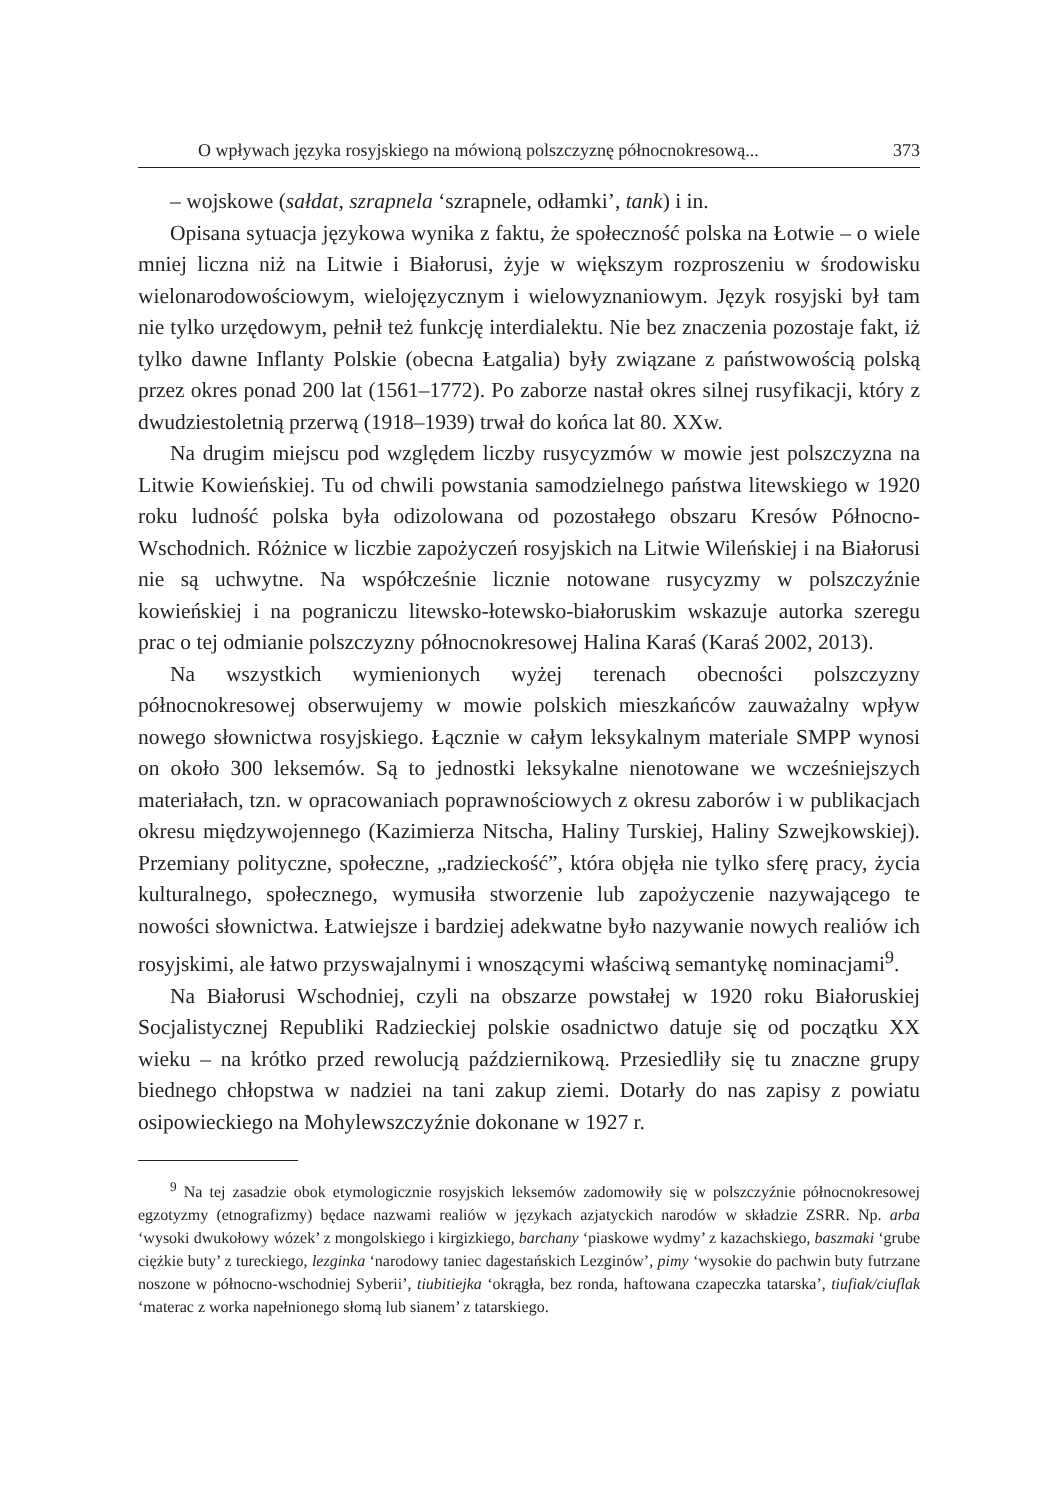O wpływach języka rosyjskiego na mówioną polszczyznę północnokresową... 373
– wojskowe (sałdat, szrapnela ‘szrapnele, odłamki’, tank) i in.
Opisana sytuacja językowa wynika z faktu, że społeczność polska na Łotwie – o wiele mniej liczna niż na Litwie i Białorusi, żyje w większym rozproszeniu w środowisku wielonarodowościowym, wielojęzycznym i wielowyznaniowym. Język rosyjski był tam nie tylko urzędowym, pełnił też funkcję interdialektu. Nie bez znaczenia pozostaje fakt, iż tylko dawne Inflanty Polskie (obecna Łatgalia) były związane z państwowością polską przez okres ponad 200 lat (1561–1772). Po zaborze nastał okres silnej rusyfikacji, który z dwudziestoletnią przerwą (1918–1939) trwał do końca lat 80. XXw.
Na drugim miejscu pod względem liczby rusycyzmów w mowie jest polszczyzna na Litwie Kowieńskiej. Tu od chwili powstania samodzielnego państwa litewskiego w 1920 roku ludność polska była odizolowana od pozostałego obszaru Kresów Północno-Wschodnich. Różnice w liczbie zapożyczeń rosyjskich na Litwie Wileńskiej i na Białorusi nie są uchwytne. Na współcześnie licznie notowane rusycyzmy w polszczyźnie kowieńskiej i na pograniczu litewsko-łotewsko-białoruskim wskazuje autorka szeregu prac o tej odmianie polszczyzny północnokresowej Halina Karaś (Karaś 2002, 2013).
Na wszystkich wymienionych wyżej terenach obecności polszczyzny północnokresowej obserwujemy w mowie polskich mieszkańców zauważalny wpływ nowego słownictwa rosyjskiego. Łącznie w całym leksykalnym materiale SMPP wynosi on około 300 leksemów. Są to jednostki leksykalne nienotowane we wcześniejszych materiałach, tzn. w opracowaniach poprawnościowych z okresu zaborów i w publikacjach okresu międzywojennego (Kazimierza Nitscha, Haliny Turskiej, Haliny Szwejkowskiej). Przemiany polityczne, społeczne, „radzieckość”, która objęła nie tylko sferę pracy, życia kulturalnego, społecznego, wymusiła stworzenie lub zapożyczenie nazywającego te nowości słownictwa. Łatwiejsze i bardziej adekwatne było nazywanie nowych realiów ich rosyjskimi, ale łatwo przyswajalnymi i wnoszącymi właściwą semantykę nominacjami<sup>9</sup>.
Na Białorusi Wschodniej, czyli na obszarze powstałej w 1920 roku Białoruskiej Socjalistycznej Republiki Radzieckiej polskie osadnictwo datuje się od początku XX wieku – na krótko przed rewolucją październikową. Przesiedliły się tu znaczne grupy biednego chłopstwa w nadziei na tani zakup ziemi. Dotarły do nas zapisy z powiatu osipowieckiego na Mohylewszczyźnie dokonane w 1927 r.
<sup>9</sup> Na tej zasadzie obok etymologicznie rosyjskich leksemów zadomowiły się w polszczyźnie północnokresowej egzotyzmy (etnografizmy) będace nazwami realiów w językach azjatyckich narodów w składzie ZSRR. Np. arba ‘wysoki dwukołowy wózek’ z mongolskiego i kirgizkiego, barchany ‘piaskowe wydmy’ z kazachskiego, baszmaki ‘grube ciężkie buty’ z tureckiego, lezginka ‘narodowy taniec dagestańskich Lezginów’, pimy ‘wysokie do pachwin buty futrzane noszone w północno-wschodniej Syberii’, tiubitiejka ‘okrągła, bez ronda, haftowana czapeczka tatarska’, tiufiak/ciuflak ‘materac z worka napełnionego słomą lub sianem’ z tatarskiego.